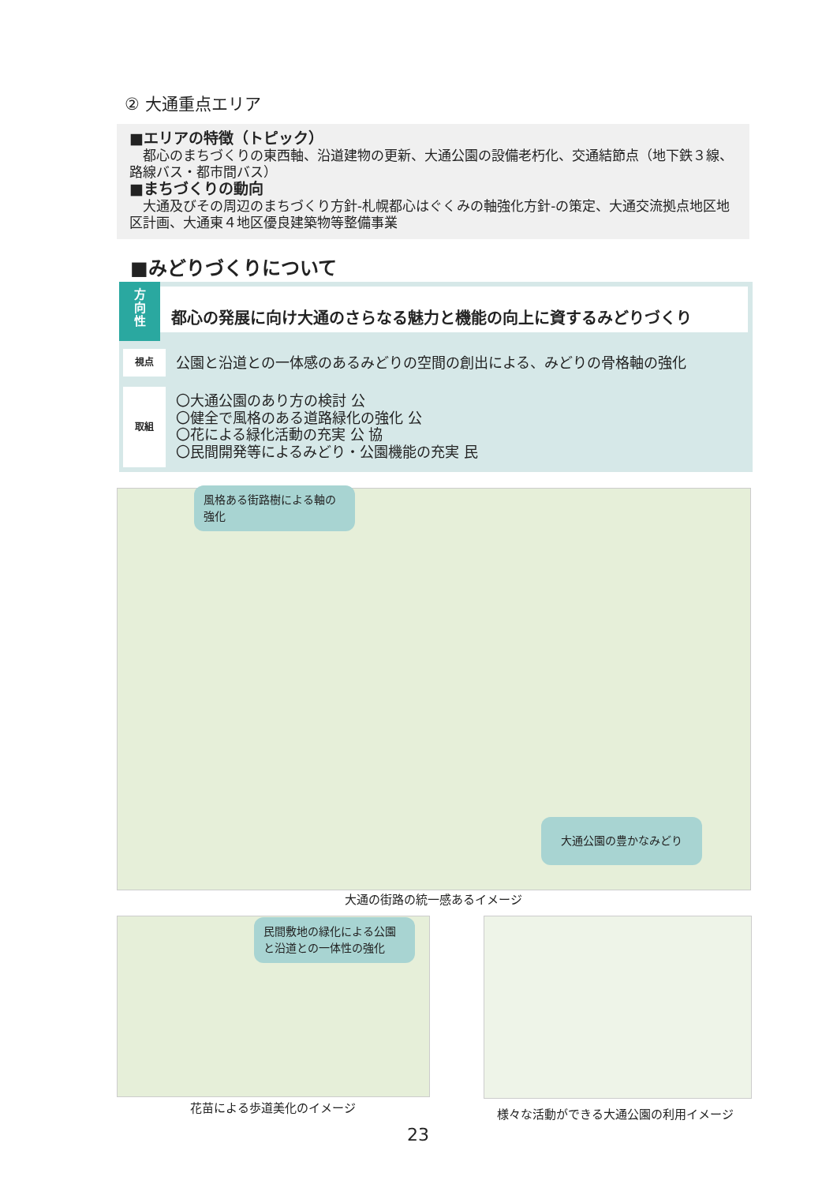② 大通重点エリア
■エリアの特徴（トピック）
　都心のまちづくりの東西軸、沿道建物の更新、大通公園の設備老朽化、交通結節点（地下鉄３線、路線バス・都市間バス）
■まちづくりの動向
　大通及びその周辺のまちづくり方針‐札幌都心はぐくみの軸強化方針‐の策定、大通交流拠点地区地区計画、大通東４地区優良建築物等整備事業
■みどりづくりについて
方
向
性
都心の発展に向け大通のさらなる魅力と機能の向上に資するみどりづくり
視点
公園と沿道との一体感のあるみどりの空間の創出による、みどりの骨格軸の強化
取組
〇大通公園のあり方の検討 公
〇健全で風格のある道路緑化の強化 公
〇花による緑化活動の充実 公 協
〇民間開発等によるみどり・公園機能の充実 民
風格ある街路樹による軸の強化
大通公園の豊かなみどり
大通の街路の統一感あるイメージ
民間敷地の緑化による公園と沿道との一体性の強化
花苗による歩道美化のイメージ 様々な活動ができる大通公園の利用イメージ
23